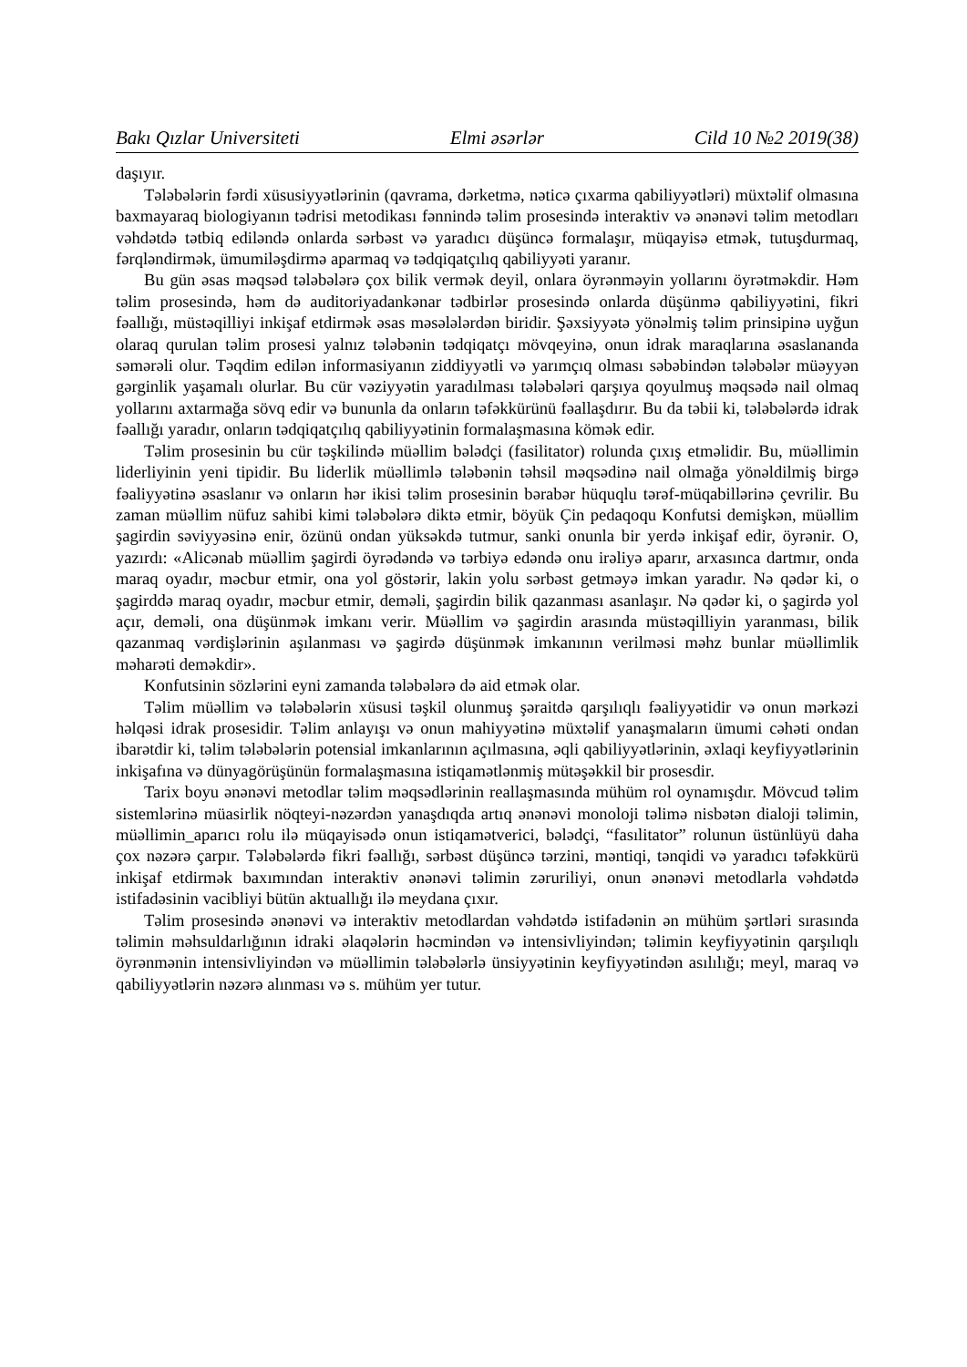Bakı Qızlar Universiteti Elmi əsərlər Cild 10 №2 2019(38)
daşıyır.
Tələbələrin fərdi xüsusiyyətlərinin (qavrama, dərketmə, nəticə çıxarma qabiliyyətləri) müxtəlif olmasına baxmayaraq biologiyanın tədrisi metodikası fənnində təlim prosesində interaktiv və ənənəvi təlim metodları vəhdətdə tətbiq ediləndə onlarda sərbəst və yaradıcı düşüncə formalaşır, müqayisə etmək, tutuşdurmaq, fərqləndirmək, ümumiləşdirmə aparmaq və tədqiqatçılıq qabiliyyəti yaranır.
Bu gün əsas məqsəd tələbələrə çox bilik vermək deyil, onlara öyrənməyin yollarını öyrətməkdir. Həm təlim prosesində, həm də auditoriyadankənar tədbirlər prosesində onlarda düşünmə qabiliyyətini, fikri fəallığı, müstəqilliyi inkişaf etdirmək əsas məsələlərdən biridir. Şəxsiyyətə yönəlmiş təlim prinsipinə uyğun olaraq qurulan təlim prosesi yalnız tələbənin tədqiqatçı mövqeyinə, onun idrak maraqlarına əsaslananda səmərəli olur. Təqdim edilən informasiyanın ziddiyyətli və yarımçıq olması səbəbindən tələbələr müəyyən gərginlik yaşamalı olurlar. Bu cür vəziyyətin yaradılması tələbələri qarşıya qoyulmuş məqsədə nail olmaq yollarını axtarmağa sövq edir və bununla da onların təfəkkürünü fəallaşdırır. Bu da təbii ki, tələbələrdə idrak fəallığı yaradır, onların tədqiqatçılıq qabiliyyətinin formalaşmasına kömək edir.
Təlim prosesinin bu cür təşkilində müəllim bələdçi (fasilitator) rolunda çıxış etməlidir. Bu, müəllimin liderliyinin yeni tipidir. Bu liderlik müəllimlə tələbənin təhsil məqsədinə nail olmağa yönəldilmiş birgə fəaliyyətinə əsaslanır və onların hər ikisi təlim prosesinin bərabər hüquqlu tərəf-müqabillərinə çevrilir. Bu zaman müəllim nüfuz sahibi kimi tələbələrə diktə etmir, böyük Çin pedaqoqu Konfutsi demişkən, müəllim şagirdin səviyyəsinə enir, özünü ondan yüksəkdə tutmur, sanki onunla bir yerdə inkişaf edir, öyrənir. O, yazırdı: «Alicənab müəllim şagirdi öyrədəndə və tərbiyə edəndə onu irəliyə aparır, arxasınca dartmır, onda maraq oyadır, məcbur etmir, ona yol göstərir, lakin yolu sərbəst getməyə imkan yaradır. Nə qədər ki, o şagirddə maraq oyadır, məcbur etmir, deməli, şagirdin bilik qazanması asanlaşır. Nə qədər ki, o şagirdə yol açır, deməli, ona düşünmək imkanı verir. Müəllim və şagirdin arasında müstəqilliyin yaranması, bilik qazanmaq vərdişlərinin aşılanması və şagirdə düşünmək imkanının verilməsi məhz bunlar müəllimlik məharəti deməkdir».
Konfutsinin sözlərini eyni zamanda tələbələrə də aid etmək olar.
Təlim müəllim və tələbələrin xüsusi təşkil olunmuş şəraitdə qarşılıqlı fəaliyyətidir və onun mərkəzi həlqəsi idrak prosesidir. Təlim anlayışı və onun mahiyyətinə müxtəlif yanaşmaların ümumi cəhəti ondan ibarətdir ki, təlim tələbələrin potensial imkanlarının açılmasına, əqli qabiliyyətlərinin, əxlaqi keyfiyyətlərinin inkişafına və dünyagörüşünün formalaşmasına istiqamətlənmiş mütəşəkkil bir prosesdir.
Tarix boyu ənənəvi metodlar təlim məqsədlərinin reallaşmasında mühüm rol oynamışdır. Mövcud təlim sistemlərinə müasirlik nöqteyi-nəzərdən yanaşdıqda artıq ənənəvi monoloji təlimə nisbətən dialoji təlimin, müəllimin_aparıcı rolu ilə müqayisədə onun istiqamətverici, bələdçi, “fasılitator” rolunun üstünlüyü daha çox nəzərə çarpır. Tələbələrdə fikri fəallığı, sərbəst düşüncə tərzini, məntiqi, tənqidi və yaradıcı təfəkkürü inkişaf etdirmək baxımından interaktiv ənənəvi təlimin zəruriliyi, onun ənənəvi metodlarla vəhdətdə istifadəsinin vacibliyi bütün aktuallığı ilə meydana çıxır.
Təlim prosesində ənənəvi və interaktiv metodlardan vəhdətdə istifadənin ən mühüm şərtləri sırasında təlimin məhsuldarlığının idraki əlaqələrin həcmindən və intensivliyindən; təlimin keyfiyyətinin qarşılıqlı öyrənmənin intensivliyindən və müəllimin tələbələrlə ünsiyyətinin keyfiyyətindən asılılığı; meyl, maraq və qabiliyyətlərin nəzərə alınması və s. mühüm yer tutur.